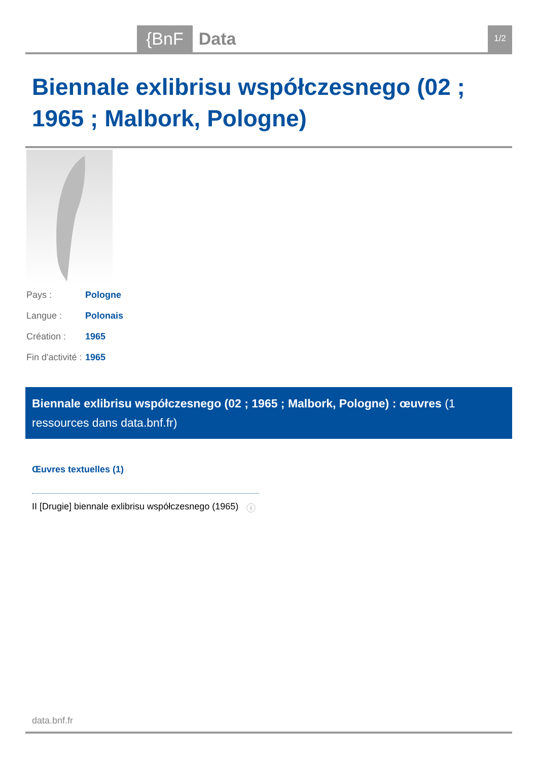{BnF Data 1/2
Biennale exlibrisu współczesnego (02 ; 1965 ; Malbork, Pologne)
| Pays : | Pologne |
| Langue : | Polonais |
| Création : | 1965 |
| Fin d'activité : | 1965 |
Biennale exlibrisu współczesnego (02 ; 1965 ; Malbork, Pologne) : œuvres (1 ressources dans data.bnf.fr)
Œuvres textuelles (1)
II [Drugie] biennale exlibrisu współczesnego (1965)
ⓘ
data.bnf.fr